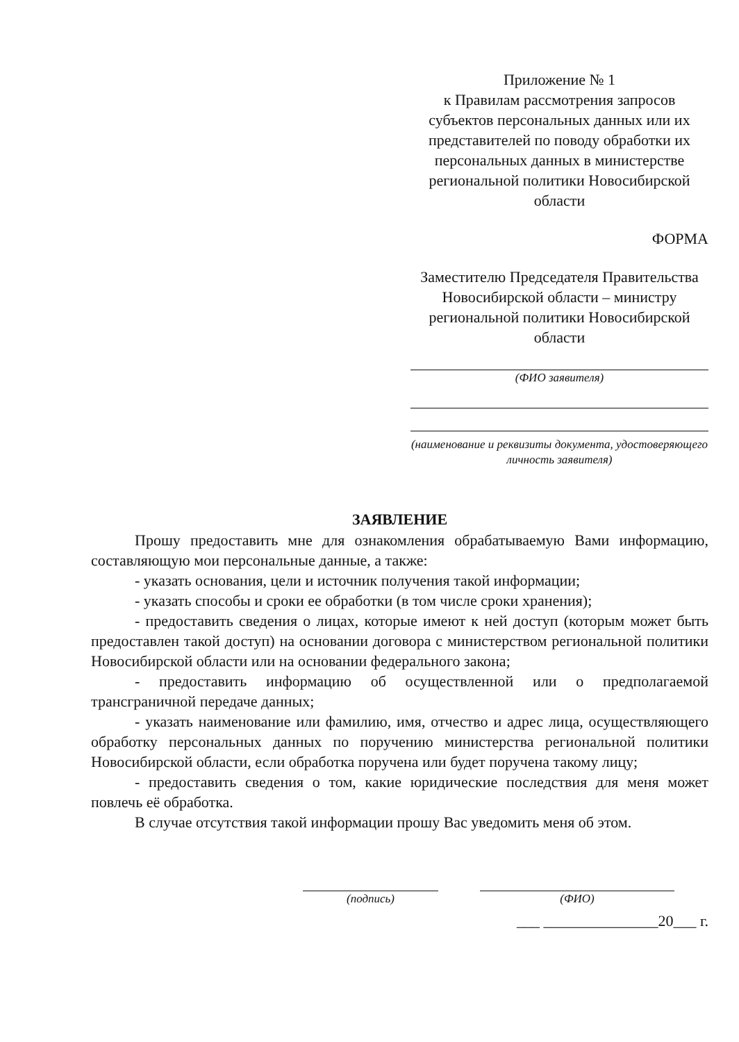Приложение № 1
к Правилам рассмотрения запросов субъектов персональных данных или их представителей по поводу обработки их персональных данных в министерстве региональной политики Новосибирской области
ФОРМА
Заместителю Председателя Правительства Новосибирской области – министру региональной политики Новосибирской области
(ФИО заявителя)
(наименование и реквизиты документа, удостоверяющего личность заявителя)
ЗАЯВЛЕНИЕ
Прошу предоставить мне для ознакомления обрабатываемую Вами информацию, составляющую мои персональные данные, а также:
- указать основания, цели и источник получения такой информации;
- указать способы и сроки ее обработки (в том числе сроки хранения);
- предоставить сведения о лицах, которые имеют к ней доступ (которым может быть предоставлен такой доступ) на основании договора с министерством региональной политики Новосибирской области или на основании федерального закона;
- предоставить информацию об осуществленной или о предполагаемой трансграничной передаче данных;
- указать наименование или фамилию, имя, отчество и адрес лица, осуществляющего обработку персональных данных по поручению министерства региональной политики Новосибирской области, если обработка поручена или будет поручена такому лицу;
- предоставить сведения о том, какие юридические последствия для меня может повлечь её обработка.
В случае отсутствия такой информации прошу Вас уведомить меня об этом.
(подпись) (ФИО)
___ _______________20___ г.